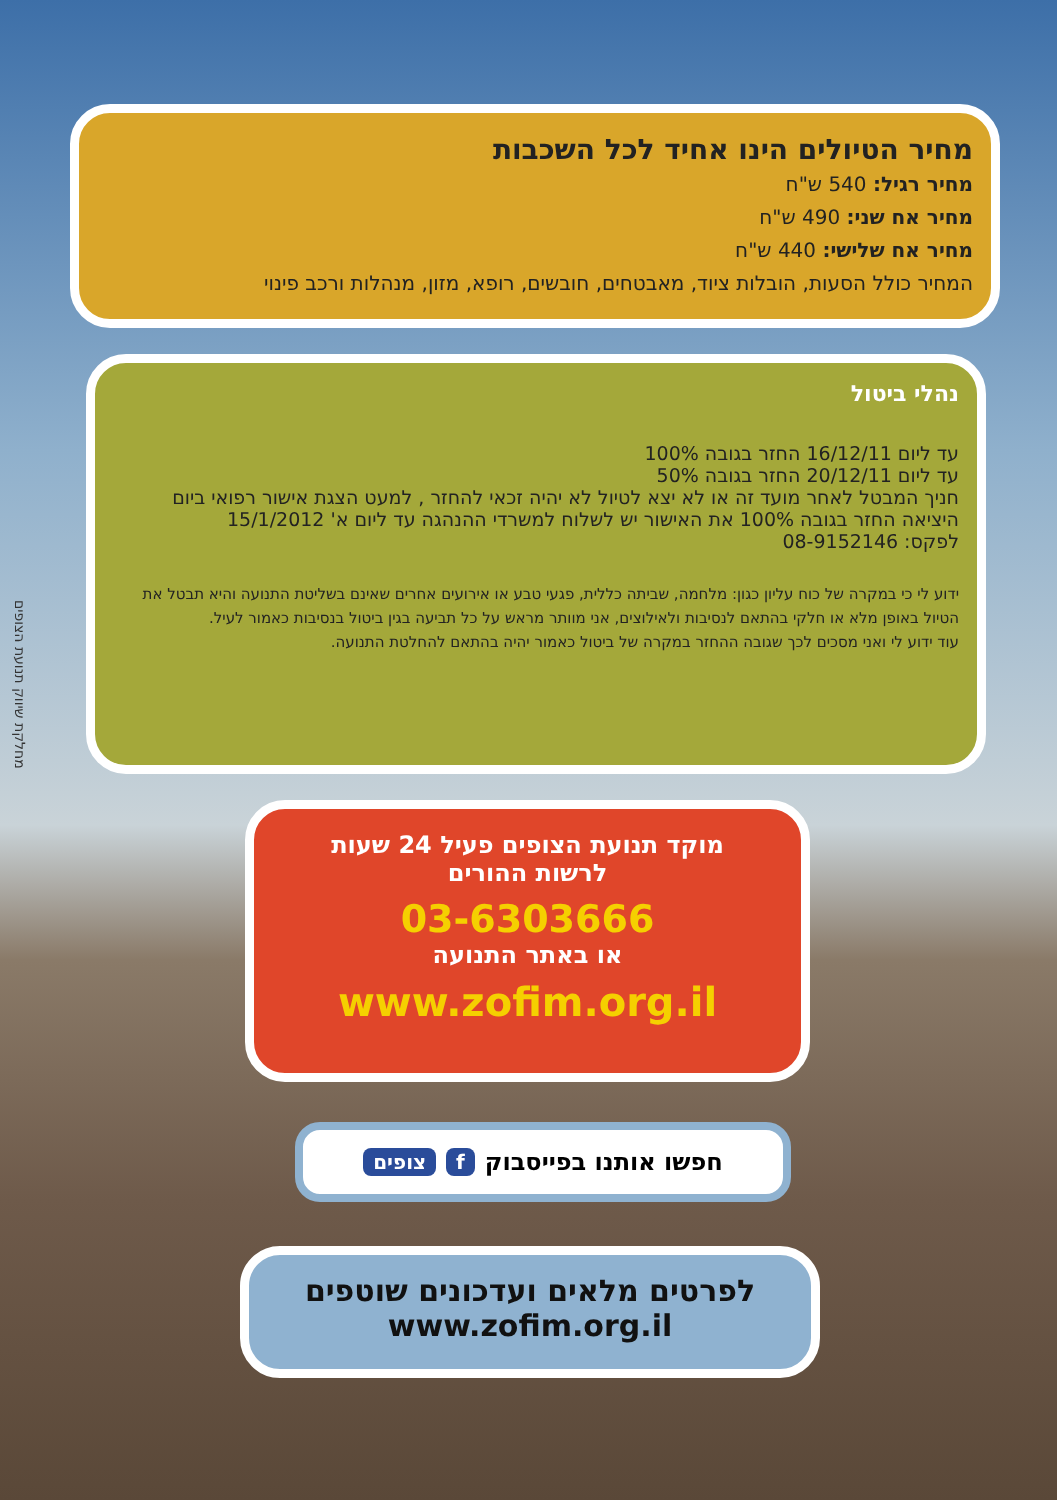מחיר הטיולים הינו אחיד לכל השכבות
מחיר רגיל: 540 ש"ח
מחיר אח שני: 490 ש"ח
מחיר אח שלישי: 440 ש"ח
המחיר כולל הסעות, הובלות ציוד, מאבטחים, חובשים, רופא, מזון, מנהלות ורכב פינוי
נהלי ביטול
עד ליום 16/12/11 החזר בגובה 100%
עד ליום 20/12/11 החזר בגובה 50%
חניך המבטל לאחר מועד זה או לא יצא לטיול לא יהיה זכאי להחזר , למעט הצגת אישור רפואי ביום היציאה החזר בגובה 100% את האישור יש לשלוח למשרדי ההנהגה עד ליום א' 15/1/2012
לפקס: 08-9152146
ידוע לי כי במקרה של כוח עליון כגון: מלחמה, שביתה כללית, פגעי טבע או אירועים אחרים שאינם בשליטת התנועה והיא תבטל את הטיול באופן מלא או חלקי בהתאם לנסיבות ולאילוצים, אני מוותר מראש על כל תביעה בגין ביטול בנסיבות כאמור לעיל.
עוד ידוע לי ואני מסכים לכך שגובה ההחזר במקרה של ביטול כאמור יהיה בהתאם להחלטת התנועה.
מחלקת שיווק תנועת הצופים
מוקד תנועת הצופים פעיל 24 שעות
לרשות ההורים
03-6303666
או באתר התנועה
www.zofim.org.il
חפשו אותנו בפייסבוק f צופים
לפרטים מלאים ועדכונים שוטפים
www.zofim.org.il